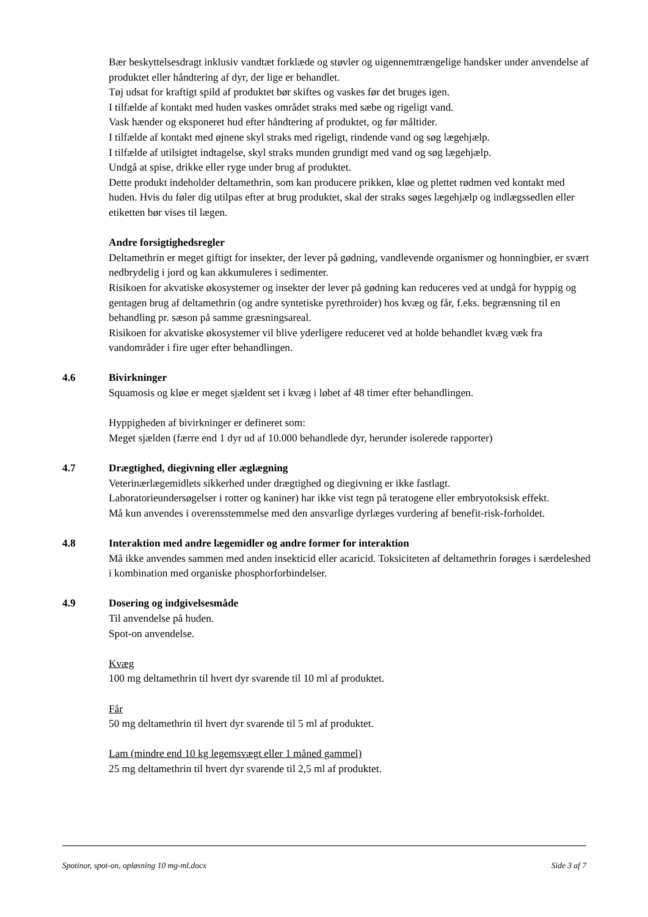Bær beskyttelsesdragt inklusiv vandtæt forklæde og støvler og uigennemtrængelige handsker under anvendelse af produktet eller håndtering af dyr, der lige er behandlet.
Tøj udsat for kraftigt spild af produktet bør skiftes og vaskes før det bruges igen.
I tilfælde af kontakt med huden vaskes området straks med sæbe og rigeligt vand.
Vask hænder og eksponeret hud efter håndtering af produktet, og før måltider.
I tilfælde af kontakt med øjnene skyl straks med rigeligt, rindende vand og søg lægehjælp.
I tilfælde af utilsigtet indtagelse, skyl straks munden grundigt med vand og søg lægehjælp.
Undgå at spise, drikke eller ryge under brug af produktet.
Dette produkt indeholder deltamethrin, som kan producere prikken, kløe og plettet rødmen ved kontakt med huden. Hvis du føler dig utilpas efter at brug produktet, skal der straks søges lægehjælp og indlægssedlen eller etiketten bør vises til lægen.
Andre forsigtighedsregler
Deltamethrin er meget giftigt for insekter, der lever på gødning, vandlevende organismer og honningbier, er svært nedbrydelig i jord og kan akkumuleres i sedimenter.
Risikoen for akvatiske økosystemer og insekter der lever på gødning kan reduceres ved at undgå for hyppig og gentagen brug af deltamethrin (og andre syntetiske pyrethroider) hos kvæg og får, f.eks. begrænsning til en behandling pr. sæson på samme græsningsareal.
Risikoen for akvatiske økosystemer vil blive yderligere reduceret ved at holde behandlet kvæg væk fra vandområder i fire uger efter behandlingen.
4.6 Bivirkninger
Squamosis og kløe er meget sjældent set i kvæg i løbet af 48 timer efter behandlingen.
Hyppigheden af bivirkninger er defineret som:
Meget sjælden (færre end 1 dyr ud af 10.000 behandlede dyr, herunder isolerede rapporter)
4.7 Drægtighed, diegivning eller æglægning
Veterinærlægemidlets sikkerhed under drægtighed og diegivning er ikke fastlagt.
Laboratorieundersøgelser i rotter og kaniner) har ikke vist tegn på teratogene eller embryotoksisk effekt.
Må kun anvendes i overensstemmelse med den ansvarlige dyrlæges vurdering af benefit-risk-forholdet.
4.8 Interaktion med andre lægemidler og andre former for interaktion
Må ikke anvendes sammen med anden insekticid eller acaricid. Toksiciteten af deltamethrin forøges i særdeleshed i kombination med organiske phosphorforbindelser.
4.9 Dosering og indgivelsesmåde
Til anvendelse på huden.
Spot-on anvendelse.
Kvæg
100 mg deltamethrin til hvert dyr svarende til 10 ml af produktet.
Får
50 mg deltamethrin til hvert dyr svarende til 5 ml af produktet.
Lam (mindre end 10 kg legemsvægt eller 1 måned gammel)
25 mg deltamethrin til hvert dyr svarende til 2,5 ml af produktet.
Spotinor, spot-on, opløsning 10 mg-ml.docx Side 3 af 7